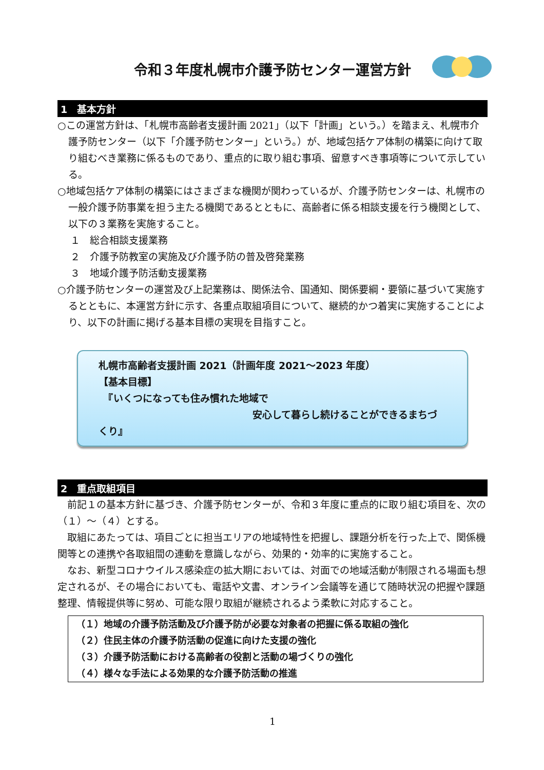令和３年度札幌市介護予防センター運営方針
1　基本方針
○この運営方針は、「札幌市高齢者支援計画 2021」（以下「計画」という。）を踏まえ、札幌市介護予防センター（以下「介護予防センター」という。）が、地域包括ケア体制の構築に向けて取り組むべき業務に係るものであり、重点的に取り組む事項、留意すべき事項等について示している。
○地域包括ケア体制の構築にはさまざまな機関が関わっているが、介護予防センターは、札幌市の一般介護予防事業を担う主たる機関であるとともに、高齢者に係る相談支援を行う機関として、以下の３業務を実施すること。
１　総合相談支援業務
２　介護予防教室の実施及び介護予防の普及啓発業務
３　地域介護予防活動支援業務
○介護予防センターの運営及び上記業務は、関係法令、国通知、関係要綱・要領に基づいて実施するとともに、本運営方針に示す、各重点取組項目について、継続的かつ着実に実施することにより、以下の計画に掲げる基本目標の実現を目指すこと。
札幌市高齢者支援計画 2021（計画年度 2021～2023 年度）
【基本目標】
　『いくつになっても住み慣れた地域で
安心して暮らし続けることができるまちづくり』
2　重点取組項目
　前記１の基本方針に基づき、介護予防センターが、令和３年度に重点的に取り組む項目を、次の（１）～（４）とする。
　取組にあたっては、項目ごとに担当エリアの地域特性を把握し、課題分析を行った上で、関係機関等との連携や各取組間の連動を意識しながら、効果的・効率的に実施すること。
　なお、新型コロナウイルス感染症の拡大期においては、対面での地域活動が制限される場面も想定されるが、その場合においても、電話や文書、オンライン会議等を通じて随時状況の把握や課題整理、情報提供等に努め、可能な限り取組が継続されるよう柔軟に対応すること。
（１）地域の介護予防活動及び介護予防が必要な対象者の把握に係る取組の強化
（２）住民主体の介護予防活動の促進に向けた支援の強化
（３）介護予防活動における高齢者の役割と活動の場づくりの強化
（４）様々な手法による効果的な介護予防活動の推進
1